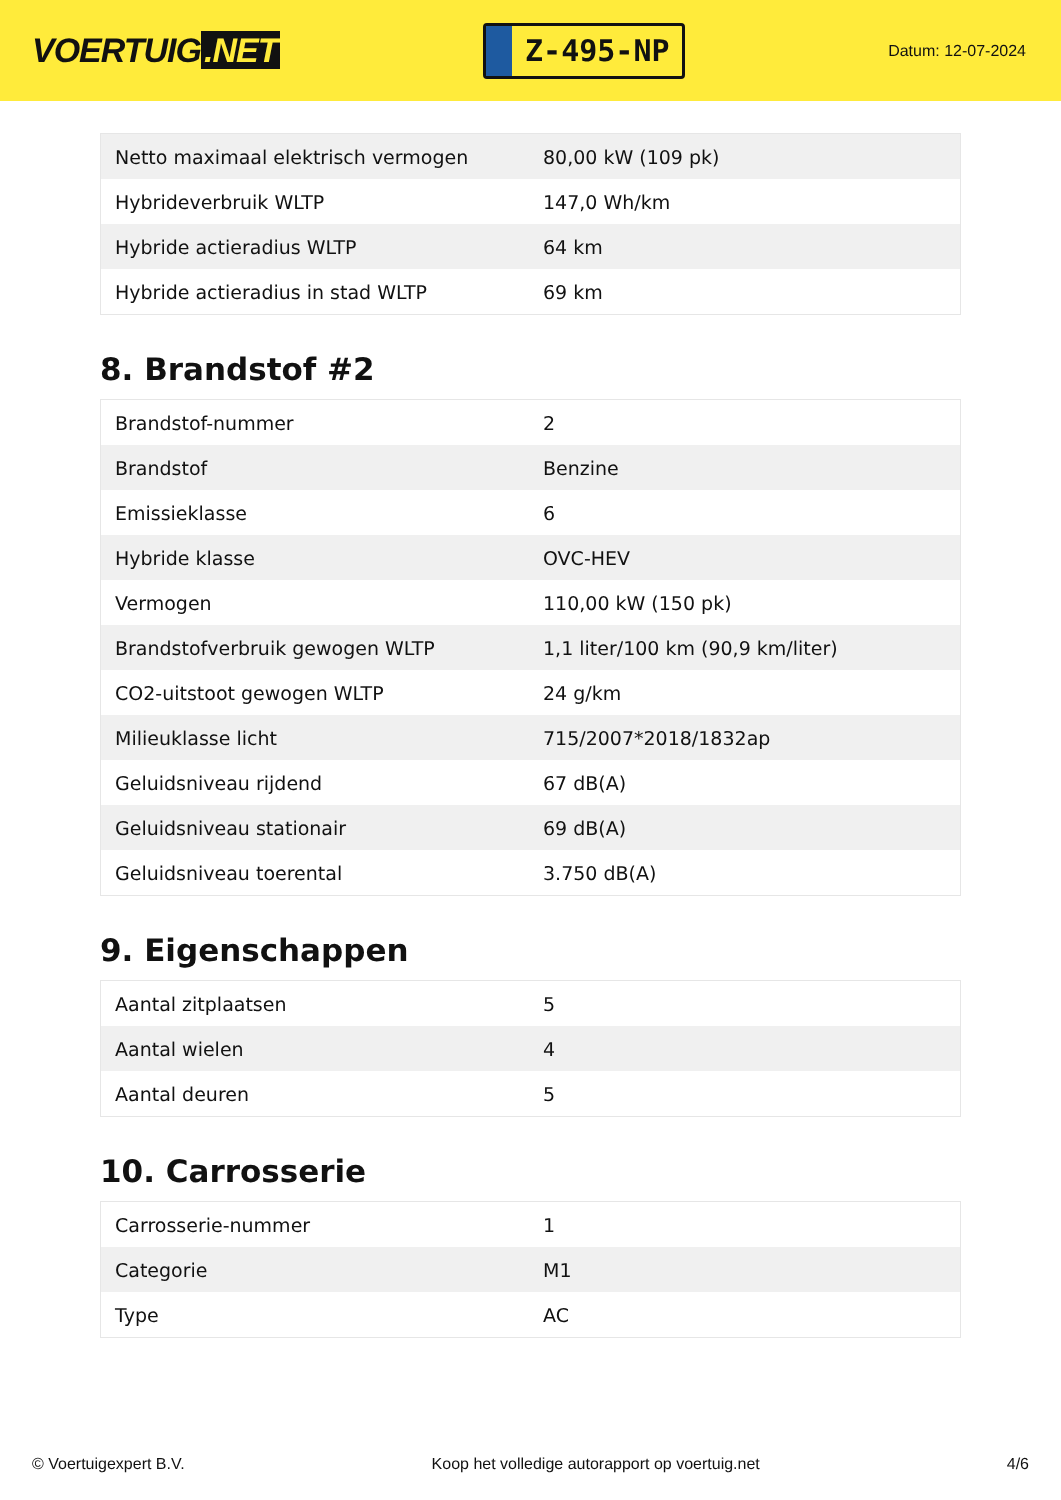VOERTUIG.NET
Z-495-NP
Datum: 12-07-2024
| Netto maximaal elektrisch vermogen | 80,00 kW (109 pk) |
| Hybrideverbruik WLTP | 147,0 Wh/km |
| Hybride actieradius WLTP | 64 km |
| Hybride actieradius in stad WLTP | 69 km |
8. Brandstof #2
| Brandstof-nummer | 2 |
| Brandstof | Benzine |
| Emissieklasse | 6 |
| Hybride klasse | OVC-HEV |
| Vermogen | 110,00 kW (150 pk) |
| Brandstofverbruik gewogen WLTP | 1,1 liter/100 km (90,9 km/liter) |
| CO2-uitstoot gewogen WLTP | 24 g/km |
| Milieuklasse licht | 715/2007*2018/1832ap |
| Geluidsniveau rijdend | 67 dB(A) |
| Geluidsniveau stationair | 69 dB(A) |
| Geluidsniveau toerental | 3.750 dB(A) |
9. Eigenschappen
| Aantal zitplaatsen | 5 |
| Aantal wielen | 4 |
| Aantal deuren | 5 |
10. Carrosserie
| Carrosserie-nummer | 1 |
| Categorie | M1 |
| Type | AC |
© Voertuigexpert B.V. Koop het volledige autorapport op voertuig.net 4/6